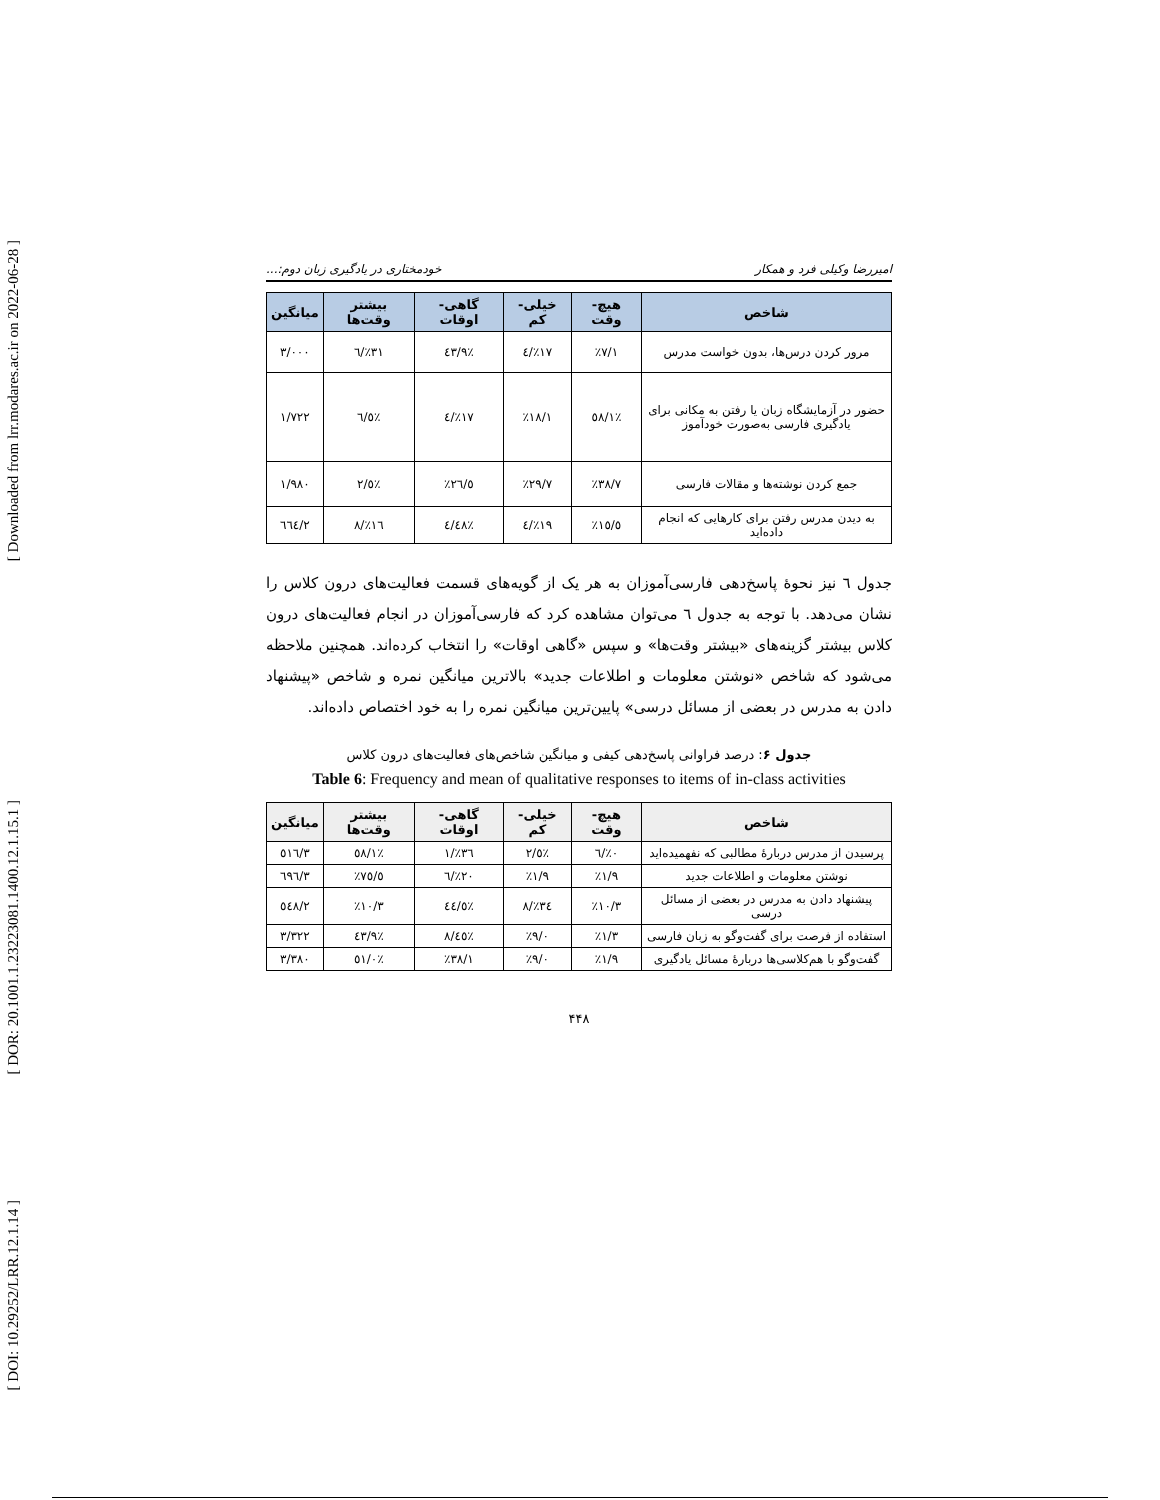[ Downloaded from lrr.modares.ac.ir on 2022-06-28 ]
[ DOR: 20.1001.1.23223081.1400.12.1.15.1 ]
[ DOI: 10.29252/LRR.12.1.14 ]
امیررضا وکیلی فرد و همکار خودمختاری در یادگیری زبان دوم:...
| شاخص | هیچ- وقت | خیلی- کم | گاهی- اوقات | بیشتر وقت‌ها | میانگین |
| --- | --- | --- | --- | --- | --- |
| مرور کردن درس‌ها، بدون خواست مدرس | ٪۷/۱ | ٪۱۷/٤ | ٪٤۳/۹ | ٪۳۱/٦ | ۳/۰۰۰ |
| حضور در آزمایشگاه زبان یا رفتن به مکانی برای یادگیری فارسی به‌صورت خودآموز | ٪٥۸/۱ | ٪۱۸/۱ | ٪۱۷/٤ | ٪٦/٥ | ۱/۷۲۲ |
| جمع کردن نوشته‌ها و مقالات فارسی | ٪۳۸/۷ | ٪۲۹/۷ | ٪۲٦/٥ | ٪٥/۲ | ۱/۹۸۰ |
| به دیدن مدرس رفتن برای کارهایی که انجام داده‌اید | ٪۱٥/٥ | ٪۱۹/٤ | ٪٤۸/٤ | ٪۱٦/۸ | ۲/٦٦٤ |
جدول ٦ نیز نحوهٔ پاسخ‌دهی فارسی‌آموزان به هر یک از گویه‌های قسمت فعالیت‌های درون کلاس را نشان می‌دهد. با توجه به جدول ٦ می‌توان مشاهده کرد که فارسی‌آموزان در انجام فعالیت‌های درون کلاس بیشتر گزینه‌های «بیشتر وقت‌ها» و سپس «گاهی اوقات» را انتخاب کرده‌اند. همچنین ملاحظه می‌شود که شاخص «نوشتن معلومات و اطلاعات جدید» بالاترین میانگین نمره و شاخص «پیشنهاد دادن به مدرس در بعضی از مسائل درسی» پایین‌ترین میانگین نمره را به خود اختصاص داده‌اند.
جدول ۶: درصد فراوانی پاسخ‌دهی کیفی و میانگین شاخص‌های فعالیت‌های درون کلاس
Table 6: Frequency and mean of qualitative responses to items of in-class activities
| شاخص | هیچ- وقت | خیلی- کم | گاهی- اوقات | بیشتر وقت‌ها | میانگین |
| --- | --- | --- | --- | --- | --- |
| پرسیدن از مدرس دربارهٔ مطالبی که نفهمیده‌اید | ٪۰/٦ | ٪٥/۲ | ٪۳٦/۱ | ٪٥۸/۱ | ۳/٥۱٦ |
| نوشتن معلومات و اطلاعات جدید | ٪۱/۹ | ٪۱/۹ | ٪۲۰/٦ | ٪۷٥/٥ | ۳/٦۹٦ |
| پیشنهاد دادن به مدرس در بعضی از مسائل درسی | ٪۱۰/۳ | ٪۳٤/۸ | ٪٤٤/٥ | ٪۱۰/۳ | ۲/٥٤۸ |
| استفاده از فرصت برای گفت‌وگو به زبان فارسی | ٪۱/۳ | ٪۹/۰ | ٪٤٥/۸ | ٪٤۳/۹ | ۳/۳۲۲ |
| گفت‌وگو با هم‌کلاسی‌ها دربارهٔ مسائل یادگیری | ٪۱/۹ | ٪۹/۰ | ٪۳۸/۱ | ٪٥۱/۰ | ۳/۳۸۰ |
۴۴۸